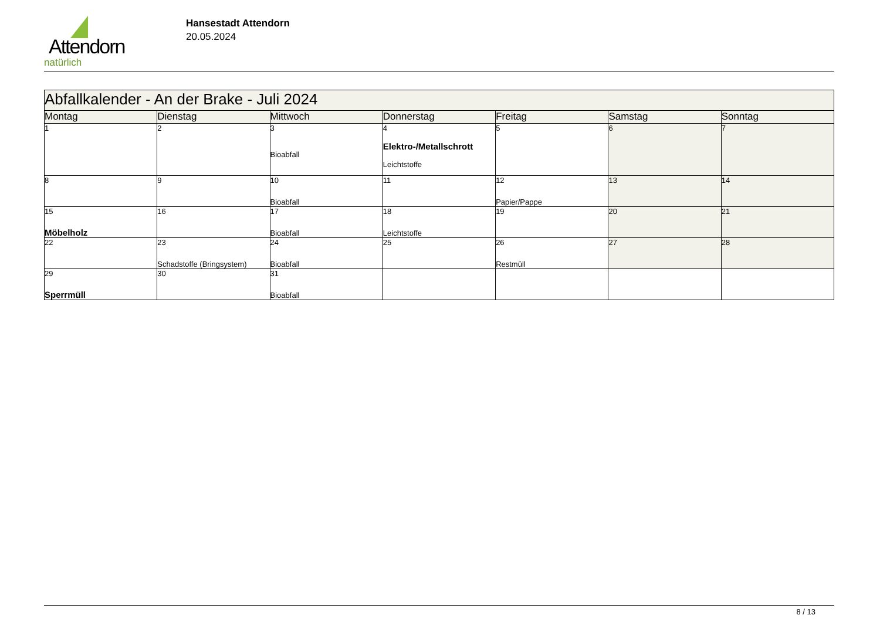Attendorn
natürlich
Hansestadt Attendorn
20.05.2024
| Abfallkalender - An der Brake - Juli 2024 | | | | | | |
| Montag | Dienstag | Mittwoch | Donnerstag | Freitag | Samstag | Sonntag |
| 1 | 2 | 3 Bioabfall | 4 Elektro-/Metallschrott Leichtstoffe | 5 | 6 | 7 |
| 8 | 9 | 10 Bioabfall | 11 | 12 Papier/Pappe | 13 | 14 |
| 15 Möbelholz | 16 | 17 Bioabfall | 18 Leichtstoffe | 19 | 20 | 21 |
| 22 | 23 Schadstoffe (Bringsystem) | 24 Bioabfall | 25 | 26 Restmüll | 27 | 28 |
| 29 Sperrmüll | 30 | 31 Bioabfall | | | | |
8 / 13